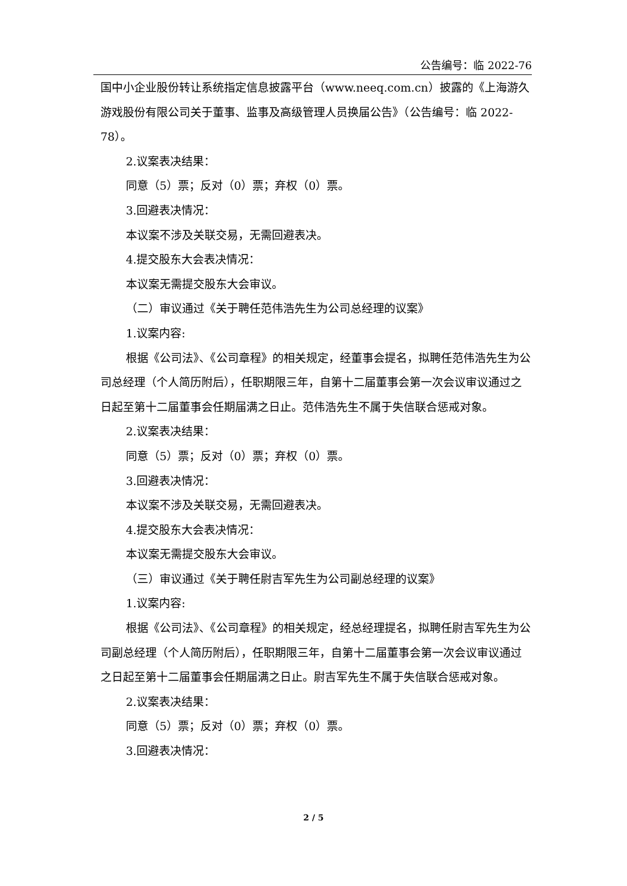公告编号：临 2022-76
国中小企业股份转让系统指定信息披露平台（www.neeq.com.cn）披露的《上海游久游戏股份有限公司关于董事、监事及高级管理人员换届公告》（公告编号：临 2022-78）。
2.议案表决结果：
同意（5）票；反对（0）票；弃权（0）票。
3.回避表决情况：
本议案不涉及关联交易，无需回避表决。
4.提交股东大会表决情况：
本议案无需提交股东大会审议。
（二）审议通过《关于聘任范伟浩先生为公司总经理的议案》
1.议案内容:
根据《公司法》、《公司章程》的相关规定，经董事会提名，拟聘任范伟浩先生为公司总经理（个人简历附后），任职期限三年，自第十二届董事会第一次会议审议通过之日起至第十二届董事会任期届满之日止。范伟浩先生不属于失信联合惩戒对象。
2.议案表决结果：
同意（5）票；反对（0）票；弃权（0）票。
3.回避表决情况：
本议案不涉及关联交易，无需回避表决。
4.提交股东大会表决情况：
本议案无需提交股东大会审议。
（三）审议通过《关于聘任尉吉军先生为公司副总经理的议案》
1.议案内容:
根据《公司法》、《公司章程》的相关规定，经总经理提名，拟聘任尉吉军先生为公司副总经理（个人简历附后），任职期限三年，自第十二届董事会第一次会议审议通过之日起至第十二届董事会任期届满之日止。尉吉军先生不属于失信联合惩戒对象。
2.议案表决结果：
同意（5）票；反对（0）票；弃权（0）票。
3.回避表决情况：
2 / 5